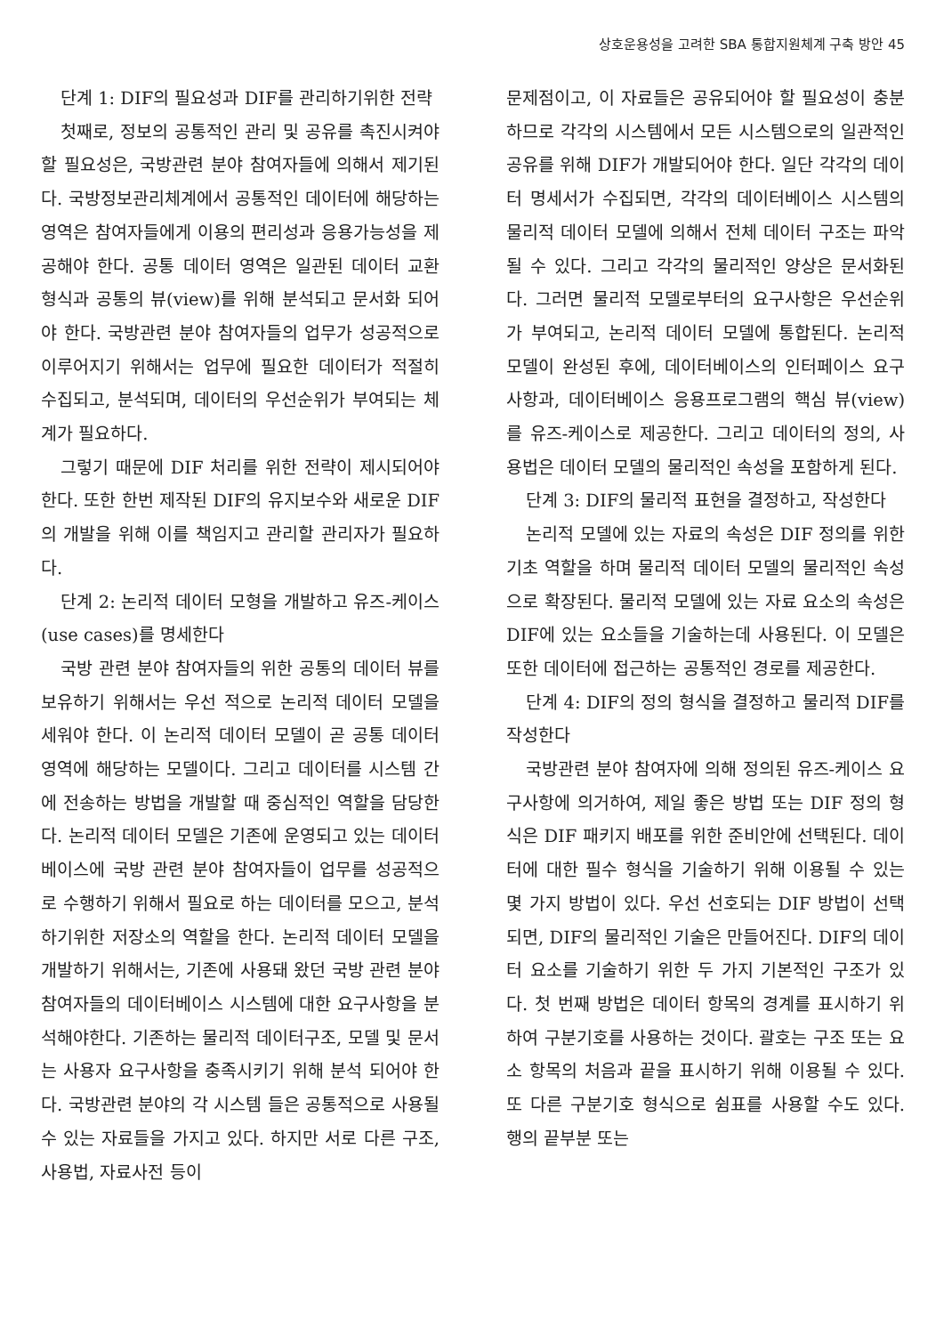상호운용성을 고려한 SBA 통합지원체계 구축 방안 45
단계 1: DIF의 필요성과 DIF를 관리하기위한 전략
첫째로, 정보의 공통적인 관리 및 공유를 촉진시켜야 할 필요성은, 국방관련 분야 참여자들에 의해서 제기된다. 국방정보관리체계에서 공통적인 데이터에 해당하는 영역은 참여자들에게 이용의 편리성과 응용가능성을 제공해야 한다. 공통 데이터 영역은 일관된 데이터 교환 형식과 공통의 뷰(view)를 위해 분석되고 문서화 되어야 한다. 국방관련 분야 참여자들의 업무가 성공적으로 이루어지기 위해서는 업무에 필요한 데이터가 적절히 수집되고, 분석되며, 데이터의 우선순위가 부여되는 체계가 필요하다.
그렇기 때문에 DIF 처리를 위한 전략이 제시되어야 한다. 또한 한번 제작된 DIF의 유지보수와 새로운 DIF의 개발을 위해 이를 책임지고 관리할 관리자가 필요하다.
단계 2: 논리적 데이터 모형을 개발하고 유즈-케이스(use cases)를 명세한다
국방 관련 분야 참여자들의 위한 공통의 데이터 뷰를 보유하기 위해서는 우선 적으로 논리적 데이터 모델을 세워야 한다. 이 논리적 데이터 모델이 곧 공통 데이터 영역에 해당하는 모델이다. 그리고 데이터를 시스템 간에 전송하는 방법을 개발할 때 중심적인 역할을 담당한다. 논리적 데이터 모델은 기존에 운영되고 있는 데이터베이스에 국방 관련 분야 참여자들이 업무를 성공적으로 수행하기 위해서 필요로 하는 데이터를 모으고, 분석하기위한 저장소의 역할을 한다. 논리적 데이터 모델을 개발하기 위해서는, 기존에 사용돼 왔던 국방 관련 분야 참여자들의 데이터베이스 시스템에 대한 요구사항을 분석해야한다. 기존하는 물리적 데이터구조, 모델 및 문서는 사용자 요구사항을 충족시키기 위해 분석 되어야 한다. 국방관련 분야의 각 시스템 들은 공통적으로 사용될 수 있는 자료들을 가지고 있다. 하지만 서로 다른 구조, 사용법, 자료사전 등이
문제점이고, 이 자료들은 공유되어야 할 필요성이 충분하므로 각각의 시스템에서 모든 시스템으로의 일관적인 공유를 위해 DIF가 개발되어야 한다. 일단 각각의 데이터 명세서가 수집되면, 각각의 데이터베이스 시스템의 물리적 데이터 모델에 의해서 전체 데이터 구조는 파악될 수 있다. 그리고 각각의 물리적인 양상은 문서화된다. 그러면 물리적 모델로부터의 요구사항은 우선순위가 부여되고, 논리적 데이터 모델에 통합된다. 논리적 모델이 완성된 후에, 데이터베이스의 인터페이스 요구사항과, 데이터베이스 응용프로그램의 핵심 뷰(view)를 유즈-케이스로 제공한다. 그리고 데이터의 정의, 사용법은 데이터 모델의 물리적인 속성을 포함하게 된다.
단계 3: DIF의 물리적 표현을 결정하고, 작성한다
논리적 모델에 있는 자료의 속성은 DIF 정의를 위한 기초 역할을 하며 물리적 데이터 모델의 물리적인 속성으로 확장된다. 물리적 모델에 있는 자료 요소의 속성은 DIF에 있는 요소들을 기술하는데 사용된다. 이 모델은 또한 데이터에 접근하는 공통적인 경로를 제공한다.
단계 4: DIF의 정의 형식을 결정하고 물리적 DIF를 작성한다
국방관련 분야 참여자에 의해 정의된 유즈-케이스 요구사항에 의거하여, 제일 좋은 방법 또는 DIF 정의 형식은 DIF 패키지 배포를 위한 준비안에 선택된다. 데이터에 대한 필수 형식을 기술하기 위해 이용될 수 있는 몇 가지 방법이 있다. 우선 선호되는 DIF 방법이 선택되면, DIF의 물리적인 기술은 만들어진다. DIF의 데이터 요소를 기술하기 위한 두 가지 기본적인 구조가 있다. 첫 번째 방법은 데이터 항목의 경계를 표시하기 위하여 구분기호를 사용하는 것이다. 괄호는 구조 또는 요소 항목의 처음과 끝을 표시하기 위해 이용될 수 있다. 또 다른 구분기호 형식으로 쉼표를 사용할 수도 있다. 행의 끝부분 또는